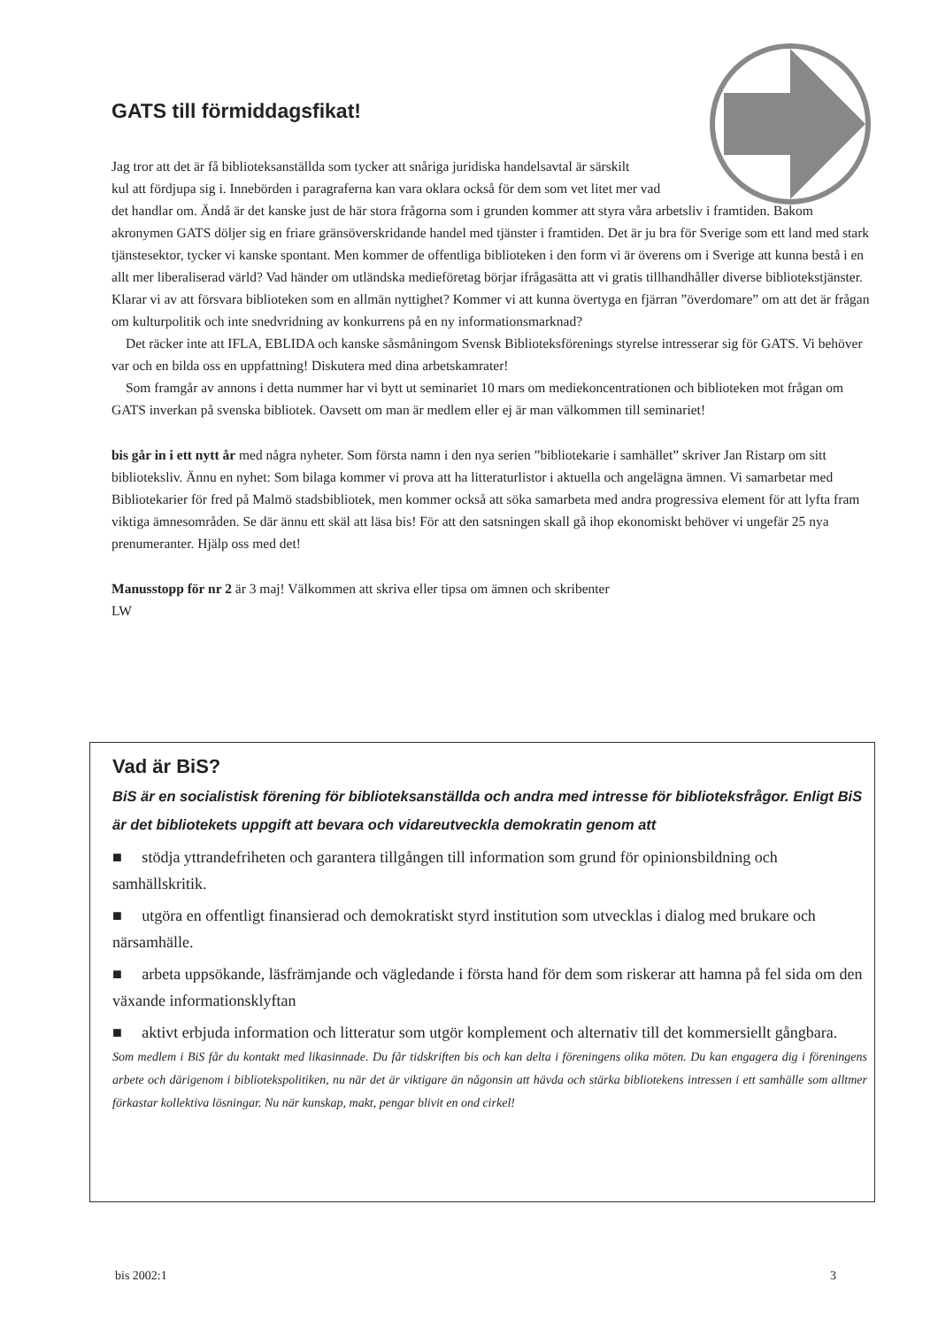GATS till förmiddagsfikat!
Jag tror att det är få biblioteksanställda som tycker att snåriga juridiska handelsavtal är särskilt
kul att fördjupa sig i. Innebörden i paragraferna kan vara oklara också för dem som vet litet mer vad
det handlar om. Ändå är det kanske just de här stora frågorna som i grunden kommer att styra våra arbetsliv i framtiden. Bakom akronymen GATS döljer sig en friare gränsöverskridande handel med tjänster i framtiden. Det är ju bra för Sverige som ett land med stark tjänstesektor, tycker vi kanske spontant. Men kommer de offentliga biblioteken i den form vi är överens om i Sverige att kunna bestå i en allt mer liberaliserad värld? Vad händer om utländska medieföretag börjar ifrågasätta att vi gratis tillhandhåller diverse bibliotekstjänster. Klarar vi av att försvara biblioteken som en allmän nyttighet? Kommer vi att kunna övertyga en fjärran ”överdomare” om att det är frågan om kulturpolitik och inte snedvridning av konkurrens på en ny informationsmarknad?
Det räcker inte att IFLA, EBLIDA och kanske såsmåningom Svensk Biblioteksförenings styrelse intresserar sig för GATS. Vi behöver var och en bilda oss en uppfattning! Diskutera med dina arbetskamrater!
Som framgår av annons i detta nummer har vi bytt ut seminariet 10 mars om mediekoncentrationen och biblioteken mot frågan om GATS inverkan på svenska bibliotek. Oavsett om man är medlem eller ej är man välkommen till seminariet!
bis går in i ett nytt år med några nyheter. Som första namn i den nya serien ”bibliotekarie i samhället” skriver Jan Ristarp om sitt biblioteksliv. Ännu en nyhet: Som bilaga kommer vi prova att ha litteraturlistor i aktuella och angelägna ämnen. Vi samarbetar med Bibliotekarier för fred på Malmö stadsbibliotek, men kommer också att söka samarbeta med andra progressiva element för att lyfta fram viktiga ämnesområden. Se där ännu ett skäl att läsa bis! För att den satsningen skall gå ihop ekonomiskt behöver vi ungefär 25 nya prenumeranter. Hjälp oss med det!
Manusstopp för nr 2 är 3 maj! Välkommen att skriva eller tipsa om ämnen och skribenter
LW
Vad är BiS?
BiS är en socialistisk förening för biblioteksanställda och andra med intresse för biblioteksfrågor. Enligt BiS är det bibliotekets uppgift att bevara och vidareutveckla demokratin genom att
■ stödja yttrandefriheten och garantera tillgången till information som grund för opinionsbildning och samhällskritik.
■ utgöra en offentligt finansierad och demokratiskt styrd institution som utvecklas i dialog med brukare och närsamhälle.
■ arbeta uppsökande, läsfrämjande och vägledande i första hand för dem som riskerar att hamna på fel sida om den växande informationsklyftan
■ aktivt erbjuda information och litteratur som utgör komplement och alternativ till det kommersiellt gångbara.
Som medlem i BiS får du kontakt med likasinnade. Du får tidskriften bis och kan delta i föreningens olika möten. Du kan engagera dig i föreningens arbete och därigenom i bibliotekspolitiken, nu när det är viktigare än någonsin att hävda och stärka bibliotekens intressen i ett samhälle som alltmer förkastar kollektiva lösningar. Nu när kunskap, makt, pengar blivit en ond cirkel!
bis 2002:1 3